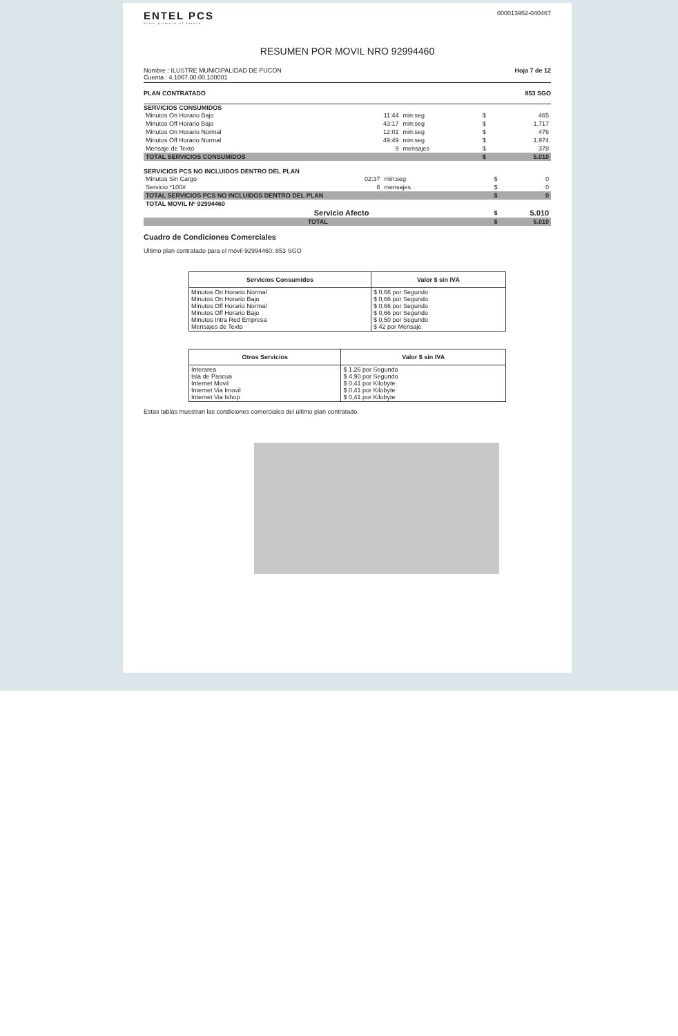ENTEL PCS
Vivir primero el futuro
000013952-040467
RESUMEN POR MOVIL NRO 92994460
Nombre : ILUSTRE MUNICIPALIDAD DE PUCON
Cuenta : 4.1067.00.00.100001
Hoja 7 de 12
PLAN CONTRATADO 853 SGO
SERVICIOS CONSUMIDOS
| Minutos On Horario Bajo | 11:44 | min:seg | $ | 465 |
| Minutos Off Horario Bajo | 43:17 | min:seg | $ | 1.717 |
| Minutos On Horario Normal | 12:01 | min:seg | $ | 476 |
| Minutos Off Horario Normal | 49:49 | min:seg | $ | 1.974 |
| Mensaje de Texto | 9 | mensajes | $ | 378 |
| TOTAL SERVICIOS CONSUMIDOS | | | $ | 5.010 |
SERVICIOS PCS NO INCLUIDOS DENTRO DEL PLAN
| Minutos Sin Cargo | 02:37 | min:seg | $ | 0 |
| Servicio *100# | 6 | mensajes | $ | 0 |
| TOTAL SERVICIOS PCS NO INCLUIDOS DENTRO DEL PLAN | | | $ | 0 |
| TOTAL MOVIL Nº 92994460 | | | | |
| | Servicio Afecto | | $ | 5.010 |
| TOTAL | | | $ | 5.010 |
Cuadro de Condiciones Comerciales
Ultimo plan contratado para el móvil 92994460: 853 SGO
| Servicios Consumidos | Valor $ sin IVA |
| --- | --- |
| Minutos On Horario Normal Minutos On Horario Bajo Minutos Off Horario Normal Minutos Off Horario Bajo Minutos Intra Red Empresa Mensajes de Texto | $ 0,66 por Segundo $ 0,66 por Segundo $ 0,66 por Segundo $ 0,66 por Segundo $ 0,50 por Segundo $ 42 por Mensaje |
| Otros Servicios | Valor $ sin IVA |
| --- | --- |
| Interarea Isla de Pascua Internet Movil Internet Via Imovil Internet Via Ishop | $ 1,26 por Segundo $ 4,90 por Segundo $ 0,41 por Kilobyte $ 0,41 por Kilobyte $ 0,41 por Kilobyte |
Estas tablas muestran las condiciones comerciales del último plan contratado.